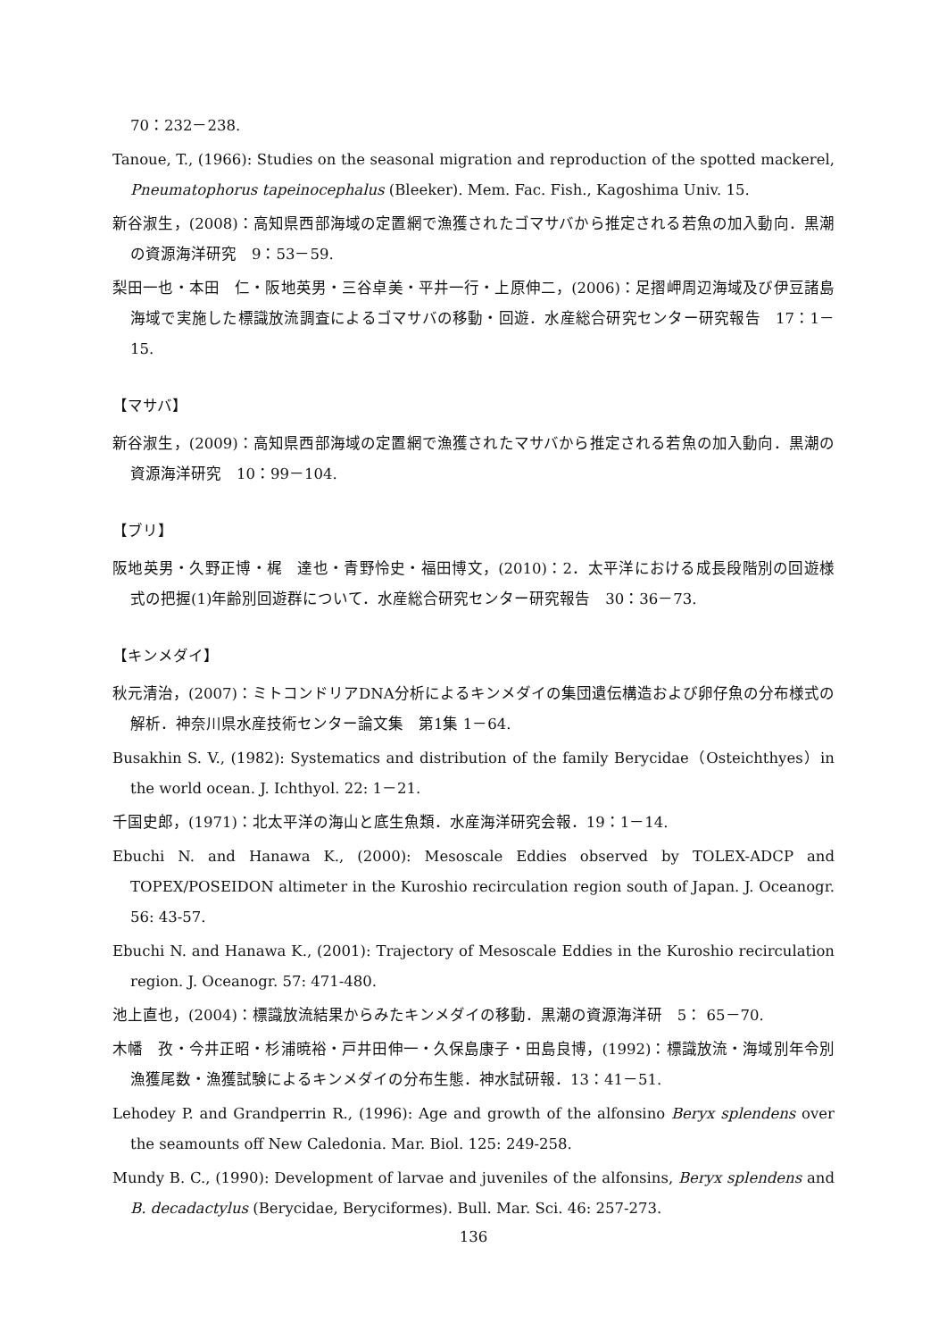70：232－238.
Tanoue, T., (1966): Studies on the seasonal migration and reproduction of the spotted mackerel, Pneumatophorus tapeinocephalus (Bleeker). Mem. Fac. Fish., Kagoshima Univ. 15.
新谷淑生，(2008)：高知県西部海域の定置網で漁獲されたゴマサバから推定される若魚の加入動向．黒潮の資源海洋研究　9：53－59.
梨田一也・本田　仁・阪地英男・三谷卓美・平井一行・上原伸二，(2006)：足摺岬周辺海域及び伊豆諸島海域で実施した標識放流調査によるゴマサバの移動・回遊．水産総合研究センター研究報告　17：1－15.
【マサバ】
新谷淑生，(2009)：高知県西部海域の定置網で漁獲されたマサバから推定される若魚の加入動向．黒潮の資源海洋研究　10：99－104.
【ブリ】
阪地英男・久野正博・梶　達也・青野怜史・福田博文，(2010)：2．太平洋における成長段階別の回遊様式の把握(1)年齢別回遊群について．水産総合研究センター研究報告　30：36－73.
【キンメダイ】
秋元清治，(2007)：ミトコンドリアDNA分析によるキンメダイの集団遺伝構造および卵仔魚の分布様式の解析．神奈川県水産技術センター論文集　第1集 1－64.
Busakhin S. V., (1982): Systematics and distribution of the family Berycidae（Osteichthyes）in the world ocean. J. Ichthyol. 22: 1－21.
千国史郎，(1971)：北太平洋の海山と底生魚類．水産海洋研究会報．19：1－14.
Ebuchi N. and Hanawa K., (2000): Mesoscale Eddies observed by TOLEX-ADCP and TOPEX/POSEIDON altimeter in the Kuroshio recirculation region south of Japan. J. Oceanogr. 56: 43-57.
Ebuchi N. and Hanawa K., (2001): Trajectory of Mesoscale Eddies in the Kuroshio recirculation region. J. Oceanogr. 57: 471-480.
池上直也，(2004)：標識放流結果からみたキンメダイの移動．黒潮の資源海洋研　5： 65－70.
木幡　孜・今井正昭・杉浦暁裕・戸井田伸一・久保島康子・田島良博，(1992)：標識放流・海域別年令別漁獲尾数・漁獲試験によるキンメダイの分布生態．神水試研報．13：41－51.
Lehodey P. and Grandperrin R., (1996): Age and growth of the alfonsino Beryx splendens over the seamounts off New Caledonia. Mar. Biol. 125: 249-258.
Mundy B. C., (1990): Development of larvae and juveniles of the alfonsins, Beryx splendens and B. decadactylus (Berycidae, Beryciformes). Bull. Mar. Sci. 46: 257-273.
136